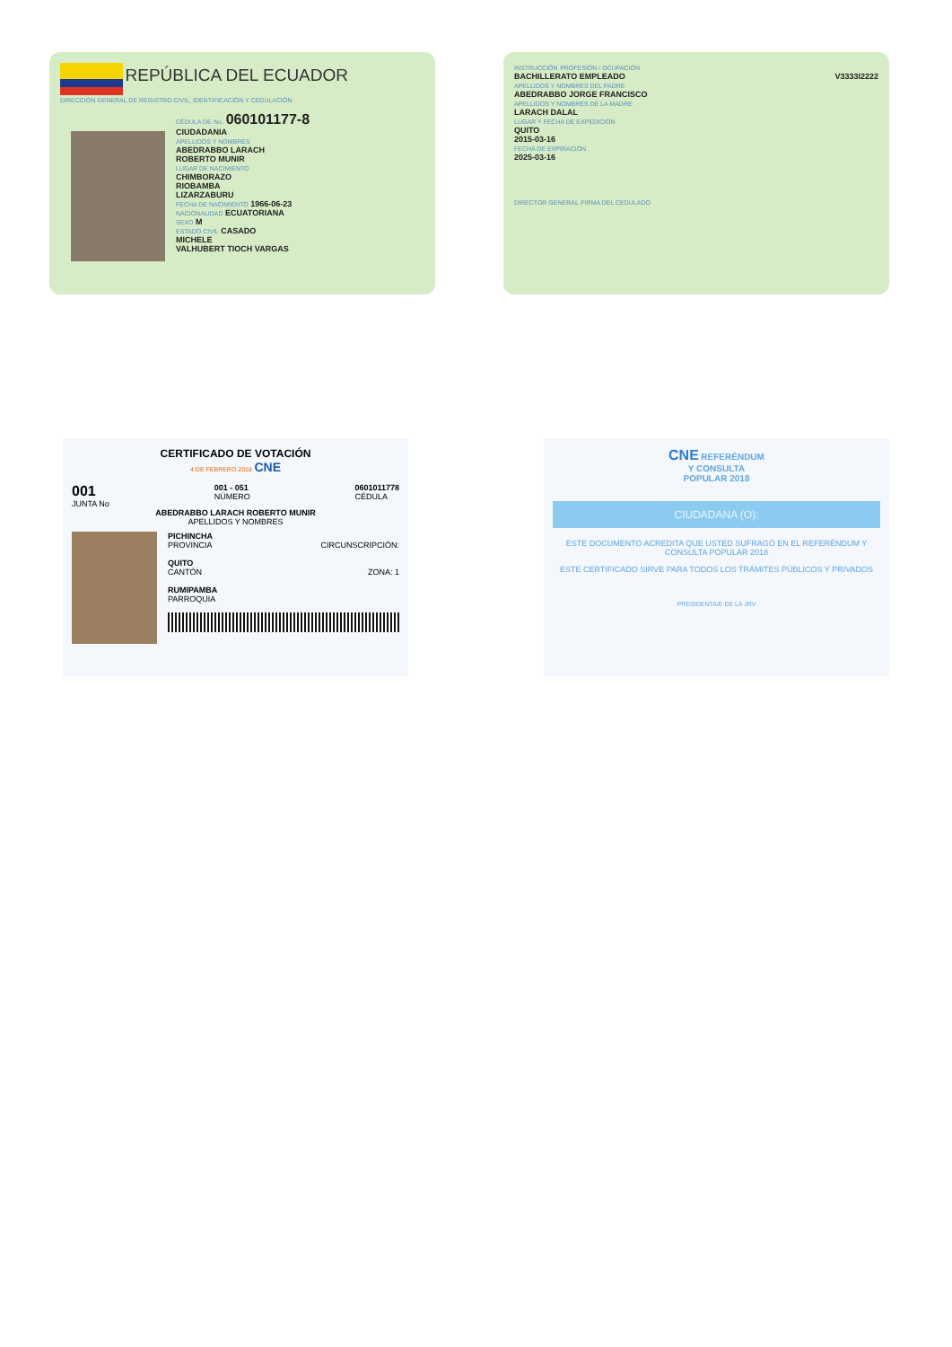REPÚBLICA DEL ECUADOR
DIRECCIÓN GENERAL DE REGISTRO CIVIL, IDENTIFICACIÓN Y CEDULACIÓN
CÉDULA DE No. 060101177-8
CIUDADANIA
APELLIDOS Y NOMBRES
ABEDRABBO LARACH
ROBERTO MUNIR
LUGAR DE NACIMIENTO
CHIMBORAZO
RIOBAMBA
LIZARZABURU
FECHA DE NACIMIENTO 1966-06-23
NACIONALIDAD ECUATORIANA
SEXO M
ESTADO CIVIL CASADO
MICHELE
VALHUBERT TIOCH VARGAS
INSTRUCCIÓN PROFESIÓN / OCUPACIÓN
BACHILLERATO EMPLEADO V3333I2222
APELLIDOS Y NOMBRES DEL PADRE
ABEDRABBO JORGE FRANCISCO
APELLIDOS Y NOMBRES DE LA MADRE
LARACH DALAL
LUGAR Y FECHA DE EXPEDICIÓN
QUITO
2015-03-16
FECHA DE EXPIRACIÓN
2025-03-16
DIRECTOR GENERAL FIRMA DEL CEDULADO
CERTIFICADO DE VOTACIÓN
4 DE FEBRERO 2018 CNE
001
JUNTA No
001 - 051
NÚMERO
0601011778
CÉDULA
ABEDRABBO LARACH ROBERTO MUNIR
APELLIDOS Y NOMBRES
PICHINCHA
PROVINCIA CIRCUNSCRIPCIÓN:
QUITO
CANTÓN ZONA: 1
RUMIPAMBA
PARROQUIA
CNE REFERÉNDUM
Y CONSULTA
POPULAR 2018
CIUDADANA (O):
ESTE DOCUMENTO ACREDITA QUE USTED SUFRAGÓ EN EL REFERÉNDUM Y CONSULTA POPULAR 2018
ESTE CERTIFICADO SIRVE PARA TODOS LOS TRÁMITES PÚBLICOS Y PRIVADOS
PRESIDENTA/E DE LA JRV